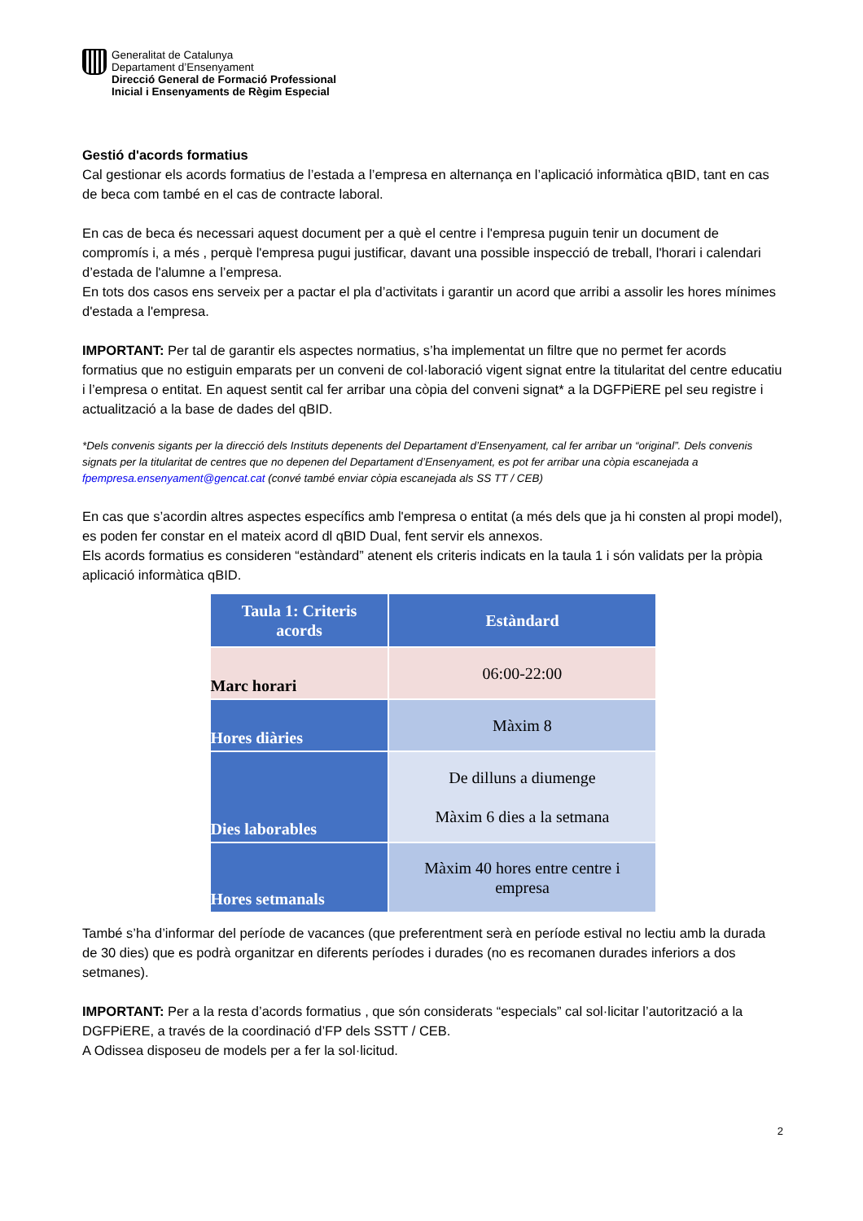Generalitat de Catalunya
Departament d’Ensenyament
Direcció General de Formació Professional
Inicial i Ensenyaments de Règim Especial
Gestió d'acords formatius
Cal gestionar els acords formatius de l’estada a l’empresa en alternança en l’aplicació informàtica qBID, tant en cas de beca com també en el cas de contracte laboral.
En cas de beca és necessari aquest document per a què el centre i l'empresa puguin tenir un document de compromís i, a més , perquè l'empresa pugui justificar, davant una possible inspecció de treball, l'horari i calendari d’estada de l'alumne a l’empresa.
En tots dos casos ens serveix per a pactar el pla d’activitats i garantir un acord que arribi a assolir les hores mínimes d'estada a l'empresa.
IMPORTANT: Per tal de garantir els aspectes normatius, s’ha implementat un filtre que no permet fer acords formatius que no estiguin emparats per un conveni de col·laboració vigent signat entre la titularitat del centre educatiu i l’empresa o entitat. En aquest sentit cal fer arribar una còpia del conveni signat* a la DGFPiERE pel seu registre i actualització a la base de dades del qBID.
*Dels convenis sigants per la direcció dels Instituts depenents del Departament d’Ensenyament, cal fer arribar un “original”. Dels convenis signats per la titularitat de centres que no depenen del Departament d’Ensenyament, es pot fer arribar una còpia escanejada a fpempresa.ensenyament@gencat.cat (convé també enviar còpia escanejada als SS TT / CEB)
En cas que s’acordin altres aspectes específics amb l'empresa o entitat (a més dels que ja hi consten al propi model), es poden fer constar en el mateix acord dl qBID Dual, fent servir els annexos.
Els acords formatius es consideren “estàndard” atenent els criteris indicats en la taula 1 i són validats per la pròpia aplicació informàtica qBID.
| Taula 1: Criteris acords | Estàndard |
| --- | --- |
| Marc horari | 06:00-22:00 |
| Hores diàries | Màxim 8 |
| Dies laborables | De dilluns a diumenge Màxim 6 dies a la setmana |
| Hores setmanals | Màxim 40 hores entre centre i empresa |
També s’ha d’informar del període de vacances (que preferentment serà en període estival no lectiu amb la durada de 30 dies) que es podrà organitzar en diferents períodes i durades (no es recomanen durades inferiors a dos setmanes).
IMPORTANT: Per a la resta d’acords formatius , que són considerats “especials” cal sol·licitar l’autorització a la DGFPiERE, a través de la coordinació d’FP dels SSTT / CEB.
A Odissea disposeu de models per a fer la sol·licitud.
2